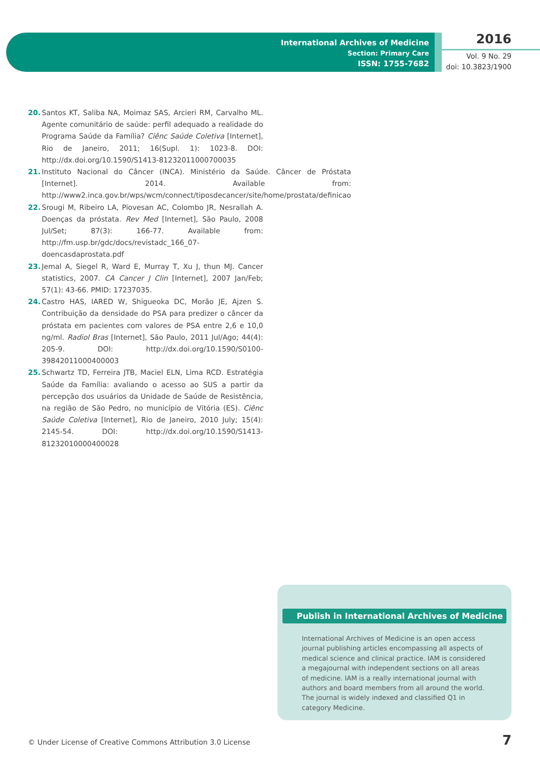International Archives of Medicine
Section: Primary Care
ISSN: 1755-7682
2016
Vol. 9 No. 29
doi: 10.3823/1900
20. Santos KT, Saliba NA, Moimaz SAS, Arcieri RM, Carvalho ML. Agente comunitário de saúde: perfil adequado a realidade do Programa Saúde da Família? Ciênc Saúde Coletiva [Internet], Rio de Janeiro, 2011; 16(Supl. 1): 1023-8. DOI: http://dx.doi.org/10.1590/S1413-81232011000700035
21. Instituto Nacional do Câncer (INCA). Ministério da Saúde. Câncer de Próstata [Internet]. 2014. Available from: http://www2.inca.gov.br/wps/wcm/connect/tiposdecancer/site/home/prostata/definicao
22. Srougi M, Ribeiro LA, Piovesan AC, Colombo JR, Nesrallah A. Doenças da próstata. Rev Med [Internet], São Paulo, 2008 Jul/Set; 87(3): 166-77. Available from: http://fm.usp.br/gdc/docs/revistadc_166_07-doencasdaprostata.pdf
23. Jemal A, Siegel R, Ward E, Murray T, Xu J, thun MJ. Cancer statistics, 2007. CA Cancer J Clin [Internet], 2007 Jan/Feb; 57(1): 43-66. PMID: 17237035.
24. Castro HAS, IARED W, Shigueoka DC, Morão JE, Ajzen S. Contribuição da densidade do PSA para predizer o câncer da próstata em pacientes com valores de PSA entre 2,6 e 10,0 ng/ml. Radiol Bras [Internet], São Paulo, 2011 Jul/Ago; 44(4): 205-9. DOI: http://dx.doi.org/10.1590/S0100-39842011000400003
25. Schwartz TD, Ferreira JTB, Maciel ELN, Lima RCD. Estratégia Saúde da Família: avaliando o acesso ao SUS a partir da percepção dos usuários da Unidade de Saúde de Resistência, na região de São Pedro, no município de Vitória (ES). Ciênc Saúde Coletiva [Internet], Rio de Janeiro, 2010 July; 15(4): 2145-54. DOI: http://dx.doi.org/10.1590/S1413-81232010000400028
Publish in International Archives of Medicine
International Archives of Medicine is an open access journal publishing articles encompassing all aspects of medical science and clinical practice. IAM is considered a megajournal with independent sections on all areas of medicine. IAM is a really international journal with authors and board members from all around the world. The journal is widely indexed and classified Q1 in category Medicine.
© Under License of Creative Commons Attribution 3.0 License
7